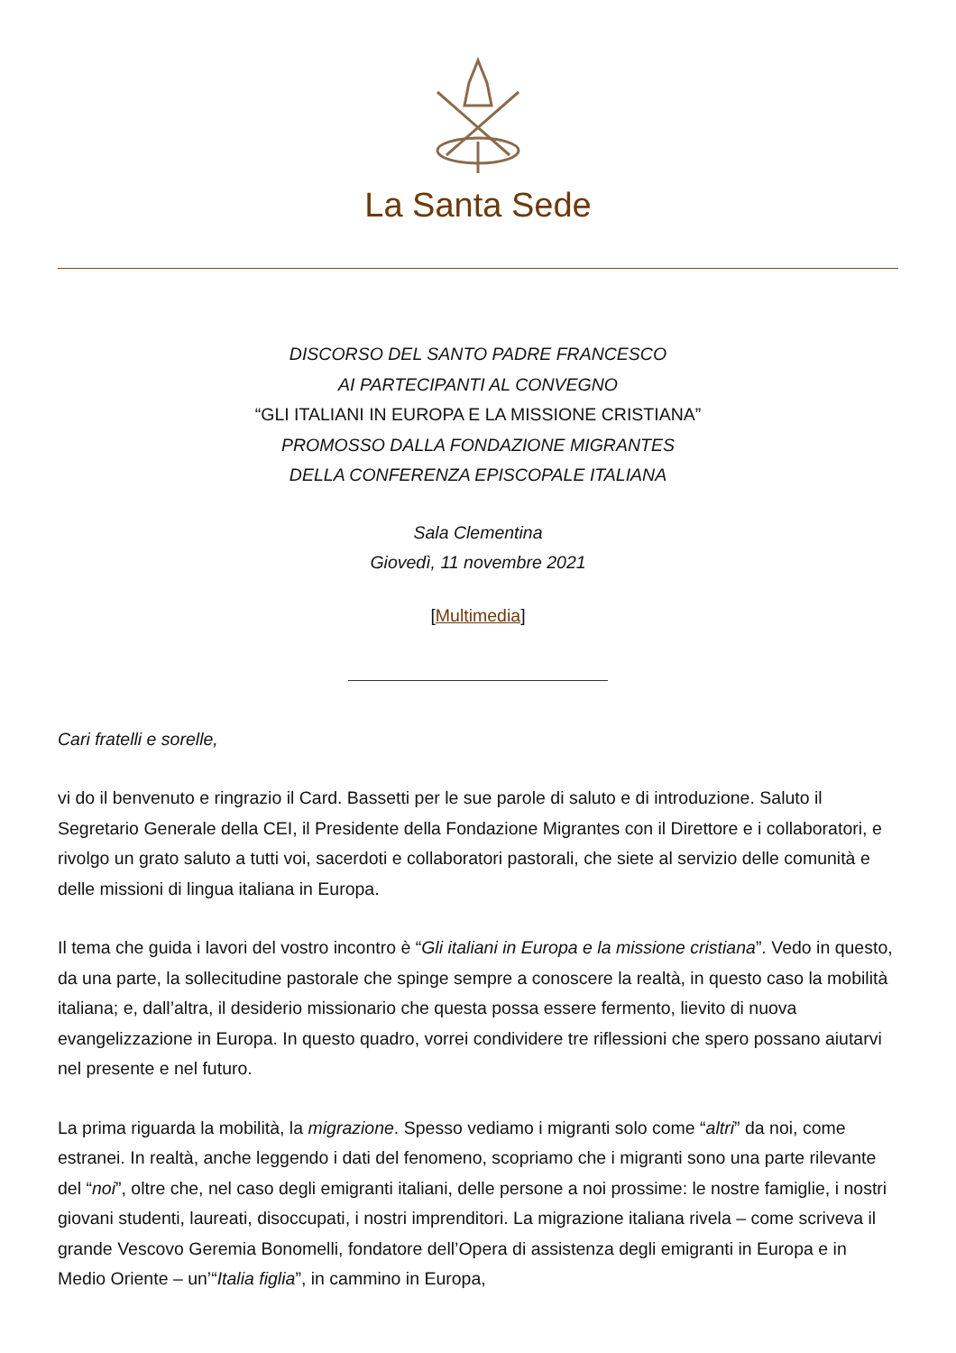La Santa Sede
DISCORSO DEL SANTO PADRE FRANCESCO
AI PARTECIPANTI AL CONVEGNO
“GLI ITALIANI IN EUROPA E LA MISSIONE CRISTIANA”
PROMOSSO DALLA FONDAZIONE MIGRANTES
DELLA CONFERENZA EPISCOPALE ITALIANA
Sala Clementina
Giovedì, 11 novembre 2021
[Multimedia]
Cari fratelli e sorelle,
vi do il benvenuto e ringrazio il Card. Bassetti per le sue parole di saluto e di introduzione. Saluto il Segretario Generale della CEI, il Presidente della Fondazione Migrantes con il Direttore e i collaboratori, e rivolgo un grato saluto a tutti voi, sacerdoti e collaboratori pastorali, che siete al servizio delle comunità e delle missioni di lingua italiana in Europa.
Il tema che guida i lavori del vostro incontro è “Gli italiani in Europa e la missione cristiana”. Vedo in questo, da una parte, la sollecitudine pastorale che spinge sempre a conoscere la realtà, in questo caso la mobilità italiana; e, dall’altra, il desiderio missionario che questa possa essere fermento, lievito di nuova evangelizzazione in Europa. In questo quadro, vorrei condividere tre riflessioni che spero possano aiutarvi nel presente e nel futuro.
La prima riguarda la mobilità, la migrazione. Spesso vediamo i migranti solo come “altri” da noi, come estranei. In realtà, anche leggendo i dati del fenomeno, scopriamo che i migranti sono una parte rilevante del “noi”, oltre che, nel caso degli emigranti italiani, delle persone a noi prossime: le nostre famiglie, i nostri giovani studenti, laureati, disoccupati, i nostri imprenditori. La migrazione italiana rivela – come scriveva il grande Vescovo Geremia Bonomelli, fondatore dell’Opera di assistenza degli emigranti in Europa e in Medio Oriente – un’“Italia figlia”, in cammino in Europa,